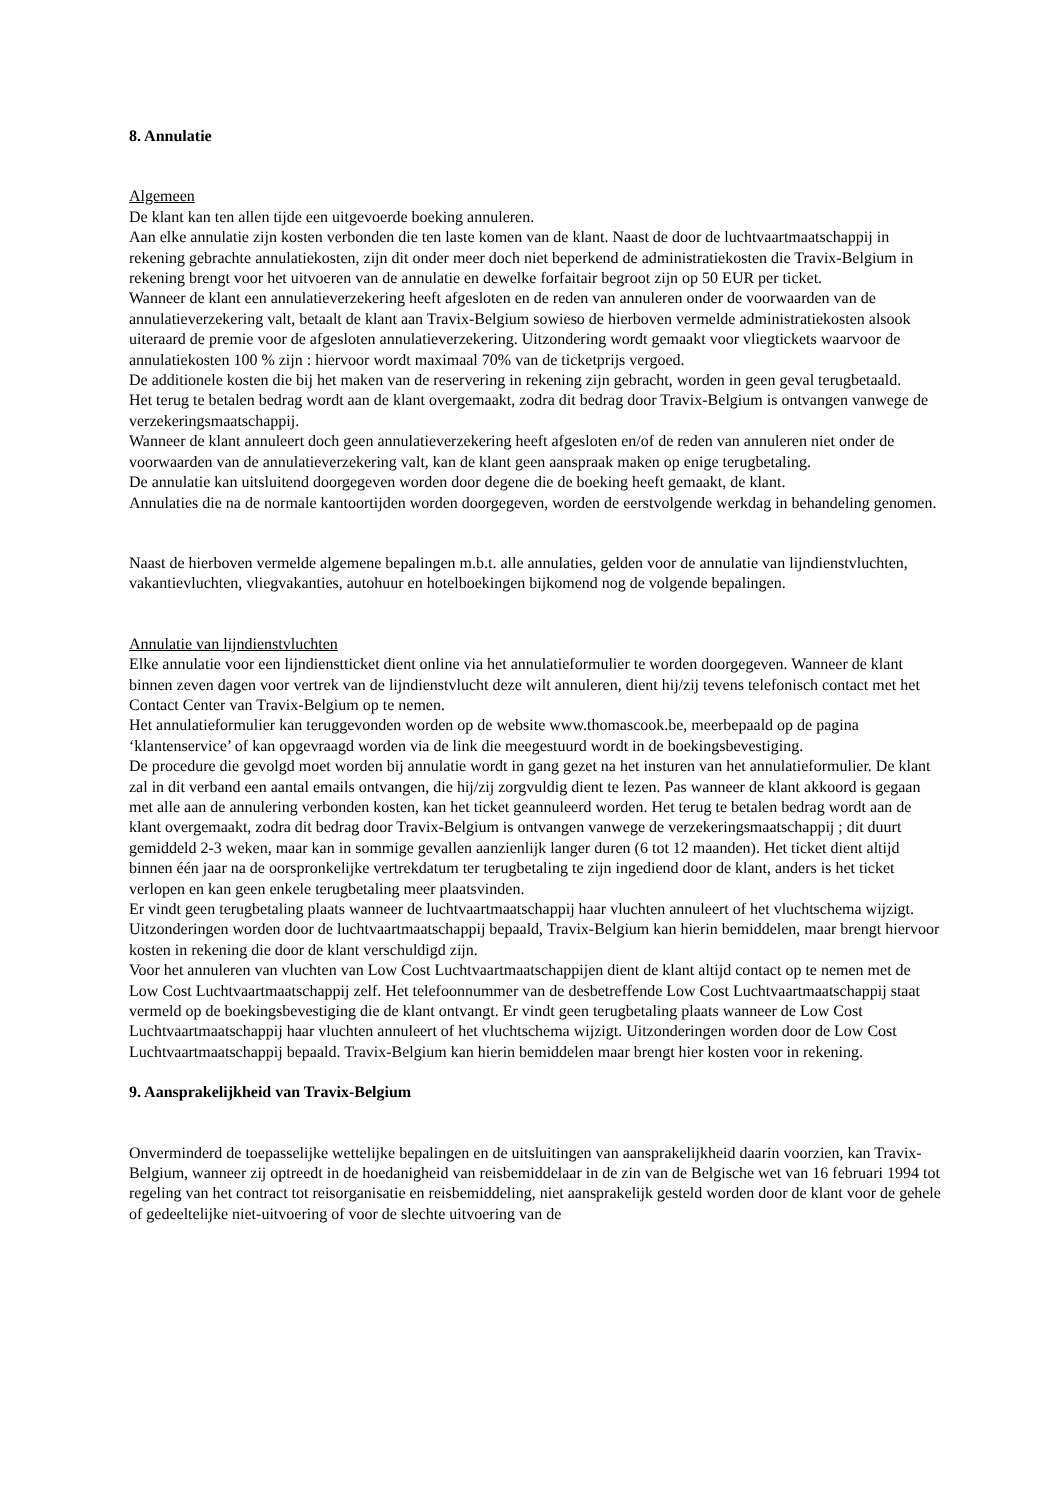8. Annulatie
Algemeen
De klant kan ten allen tijde een uitgevoerde boeking annuleren.
Aan elke annulatie zijn kosten verbonden die ten laste komen van de klant. Naast de door de luchtvaartmaatschappij in rekening gebrachte annulatiekosten, zijn dit onder meer doch niet beperkend de administratiekosten die Travix-Belgium in rekening brengt voor het uitvoeren van de annulatie en dewelke forfaitair begroot zijn op 50 EUR per ticket.
Wanneer de klant een annulatieverzekering heeft afgesloten en de reden van annuleren onder de voorwaarden van de annulatieverzekering valt, betaalt de klant aan Travix-Belgium sowieso de hierboven vermelde administratiekosten alsook uiteraard de premie voor de afgesloten annulatieverzekering. Uitzondering wordt gemaakt voor vliegtickets waarvoor de annulatiekosten 100 % zijn : hiervoor wordt maximaal 70% van de ticketprijs vergoed.
De additionele kosten die bij het maken van de reservering in rekening zijn gebracht, worden in geen geval terugbetaald.
Het terug te betalen bedrag wordt aan de klant overgemaakt, zodra dit bedrag door Travix-Belgium is ontvangen vanwege de verzekeringsmaatschappij.
Wanneer de klant annuleert doch geen annulatieverzekering heeft afgesloten en/of de reden van annuleren niet onder de voorwaarden van de annulatieverzekering valt, kan de klant geen aanspraak maken op enige terugbetaling.
De annulatie kan uitsluitend doorgegeven worden door degene die de boeking heeft gemaakt, de klant.
Annulaties die na de normale kantoortijden worden doorgegeven, worden de eerstvolgende werkdag in behandeling genomen.
Naast de hierboven vermelde algemene bepalingen m.b.t. alle annulaties, gelden voor de annulatie van lijndienstvluchten, vakantievluchten, vliegvakanties, autohuur en hotelboekingen bijkomend nog de volgende bepalingen.
Annulatie van lijndienstvluchten
Elke annulatie voor een lijndienstticket dient online via het annulatieformulier te worden doorgegeven. Wanneer de klant binnen zeven dagen voor vertrek van de lijndienstvlucht deze wilt annuleren, dient hij/zij tevens telefonisch contact met het Contact Center van Travix-Belgium op te nemen.
Het annulatieformulier kan teruggevonden worden op de website www.thomascook.be, meerbepaald op de pagina ‘klantenservice’ of kan opgevraagd worden via de link die meegestuurd wordt in de boekingsbevestiging.
De procedure die gevolgd moet worden bij annulatie wordt in gang gezet na het insturen van het annulatieformulier. De klant zal in dit verband een aantal emails ontvangen, die hij/zij zorgvuldig dient te lezen. Pas wanneer de klant akkoord is gegaan met alle aan de annulering verbonden kosten, kan het ticket geannuleerd worden. Het terug te betalen bedrag wordt aan de klant overgemaakt, zodra dit bedrag door Travix-Belgium is ontvangen vanwege de verzekeringsmaatschappij ; dit duurt gemiddeld 2-3 weken, maar kan in sommige gevallen aanzienlijk langer duren (6 tot 12 maanden). Het ticket dient altijd binnen één jaar na de oorspronkelijke vertrekdatum ter terugbetaling te zijn ingediend door de klant, anders is het ticket verlopen en kan geen enkele terugbetaling meer plaatsvinden.
Er vindt geen terugbetaling plaats wanneer de luchtvaartmaatschappij haar vluchten annuleert of het vluchtschema wijzigt. Uitzonderingen worden door de luchtvaartmaatschappij bepaald, Travix-Belgium kan hierin bemiddelen, maar brengt hiervoor kosten in rekening die door de klant verschuldigd zijn.
Voor het annuleren van vluchten van Low Cost Luchtvaartmaatschappijen dient de klant altijd contact op te nemen met de Low Cost Luchtvaartmaatschappij zelf. Het telefoonnummer van de desbetreffende Low Cost Luchtvaartmaatschappij staat vermeld op de boekingsbevestiging die de klant ontvangt. Er vindt geen terugbetaling plaats wanneer de Low Cost Luchtvaartmaatschappij haar vluchten annuleert of het vluchtschema wijzigt. Uitzonderingen worden door de Low Cost Luchtvaartmaatschappij bepaald. Travix-Belgium kan hierin bemiddelen maar brengt hier kosten voor in rekening.
9. Aansprakelijkheid van Travix-Belgium
Onverminderd de toepasselijke wettelijke bepalingen en de uitsluitingen van aansprakelijkheid daarin voorzien, kan Travix-Belgium, wanneer zij optreedt in de hoedanigheid van reisbemiddelaar in de zin van de Belgische wet van 16 februari 1994 tot regeling van het contract tot reisorganisatie en reisbemiddeling, niet aansprakelijk gesteld worden door de klant voor de gehele of gedeeltelijke niet-uitvoering of voor de slechte uitvoering van de